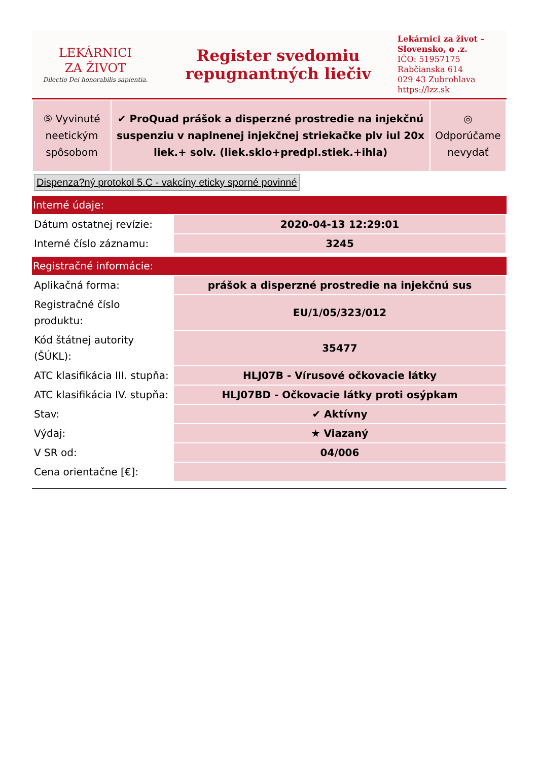LEKÁRNICI
ZA ŽIVOT
Dilectio Dei honorabilis sapientia.
Register svedomiu
repugnantných liečiv
Lekárnici za život – Slovensko, o .z.
IČO: 51957175
Rabčianska 614
029 43 Zubrohlava
https://lzz.sk
| ⑤ Vyvinuté neetickým spôsobom | ✔ ProQuad prášok a disperzné prostredie na injekčnú suspenziu v naplnenej injekčnej striekačke plv iul 20x liek.+ solv. (liek.sklo+predpl.stiek.+ihla) | ◎ Odporúčame nevydať |
Dispenza?ný protokol 5.C - vakcíny eticky sporné povinné
Interné údaje:
| Dátum ostatnej revízie: | 2020-04-13 12:29:01 |
| Interné číslo záznamu: | 3245 |
Registračné informácie:
| Aplikačná forma: | prášok a disperzné prostredie na injekčnú sus |
| Registračné číslo produktu: | EU/1/05/323/012 |
| Kód štátnej autority (ŠÚKL): | 35477 |
| ATC klasifikácia III. stupňa: | HLJ07B - Vírusové očkovacie látky |
| ATC klasifikácia IV. stupňa: | HLJ07BD - Očkovacie látky proti osýpkam |
| Stav: | ✔ Aktívny |
| Výdaj: | ★ Viazaný |
| V SR od: | 04/006 |
| Cena orientačne [€]: | |